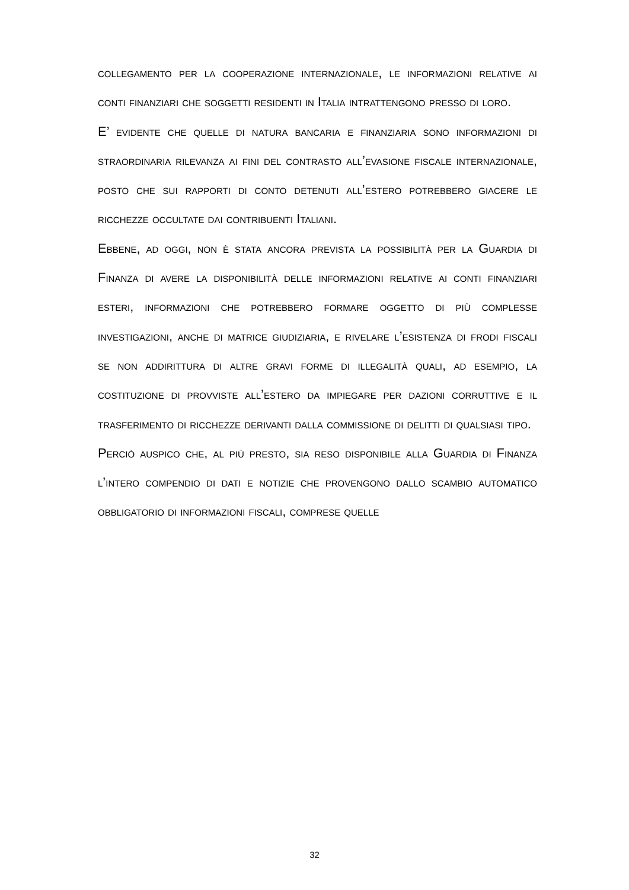collegamento per la cooperazione internazionale, le informazioni relative ai conti finanziari che soggetti residenti in Italia intrattengono presso di loro.
E’ evidente che quelle di natura bancaria e finanziaria sono informazioni di straordinaria rilevanza ai fini del contrasto all’evasione fiscale internazionale, posto che sui rapporti di conto detenuti all’estero potrebbero giacere le ricchezze occultate dai contribuenti Italiani.
Ebbene, ad oggi, non è stata ancora prevista la possibilità per la Guardia di Finanza di avere la disponibilità delle informazioni relative ai conti finanziari esteri, informazioni che potrebbero formare oggetto di più complesse investigazioni, anche di matrice giudiziaria, e rivelare l’esistenza di frodi fiscali se non addirittura di altre gravi forme di illegalità quali, ad esempio, la costituzione di provviste all’estero da impiegare per dazioni corruttive e il trasferimento di ricchezze derivanti dalla commissione di delitti di qualsiasi tipo.
Perciò auspico che, al più presto, sia reso disponibile alla Guardia di Finanza l’intero compendio di dati e notizie che provengono dallo scambio automatico obbligatorio di informazioni fiscali, comprese quelle
32